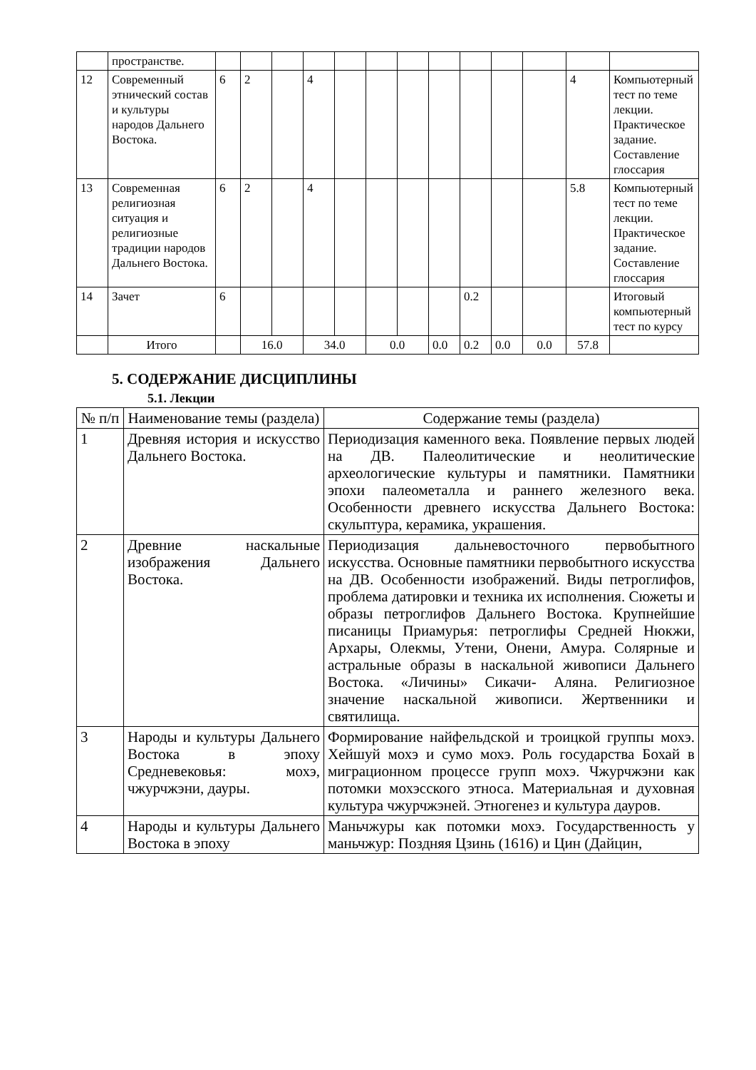| | пространстве. | | | | | | | | | | | | | |
| 12 | Современный этнический состав и культуры народов Дальнего Востока. | 6 | 2 | | 4 | | | | | | | | 4 | Компьютерный тест по теме лекции. Практическое задание. Составление глоссария |
| 13 | Современная религиозная ситуация и религиозные традиции народов Дальнего Востока. | 6 | 2 | | 4 | | | | | | | | 5.8 | Компьютерный тест по теме лекции. Практическое задание. Составление глоссария |
| 14 | Зачет | 6 | | | | | | | | 0.2 | | | | Итоговый компьютерный тест по курсу |
| | Итого | | 16.0 | | 34.0 | | 0.0 | | 0.0 | 0.2 | 0.0 | 0.0 | 57.8 | |
5. СОДЕРЖАНИЕ ДИСЦИПЛИНЫ
5.1. Лекции
| № п/п | Наименование темы (раздела) | Содержание темы (раздела) |
| --- | --- | --- |
| 1 | Древняя история и искусство Дальнего Востока. | Периодизация каменного века. Появление первых людей на ДВ. Палеолитические и неолитические археологические культуры и памятники. Памятники эпохи палеометалла и раннего железного века. Особенности древнего искусства Дальнего Востока: скульптура, керамика, украшения. |
| 2 | Древние наскальные изображения Дальнего Востока. | Периодизация дальневосточного первобытного искусства. Основные памятники первобытного искусства на ДВ. Особенности изображений. Виды петроглифов, проблема датировки и техника их исполнения. Сюжеты и образы петроглифов Дальнего Востока. Крупнейшие писаницы Приамурья: петроглифы Средней Нюкжи, Архары, Олекмы, Утени, Онени, Амура. Солярные и астральные образы в наскальной живописи Дальнего Востока. «Личины» Сикачи- Аляна. Религиозное значение наскальной живописи. Жертвенники и святилища. |
| 3 | Народы и культуры Дальнего Востока в эпоху Средневековья: мохэ, чжурчжэни, дауры. | Формирование найфельдской и троицкой группы мохэ. Хейшуй мохэ и сумо мохэ. Роль государства Бохай в миграционном процессе групп мохэ. Чжурчжэни как потомки мохэсского этноса. Материальная и духовная культура чжурчжэней. Этногенез и культура дауров. |
| 4 | Народы и культуры Дальнего Востока в эпоху | Маньчжуры как потомки мохэ. Государственность у маньчжур: Поздняя Цзинь (1616) и Цин (Дайцин, |